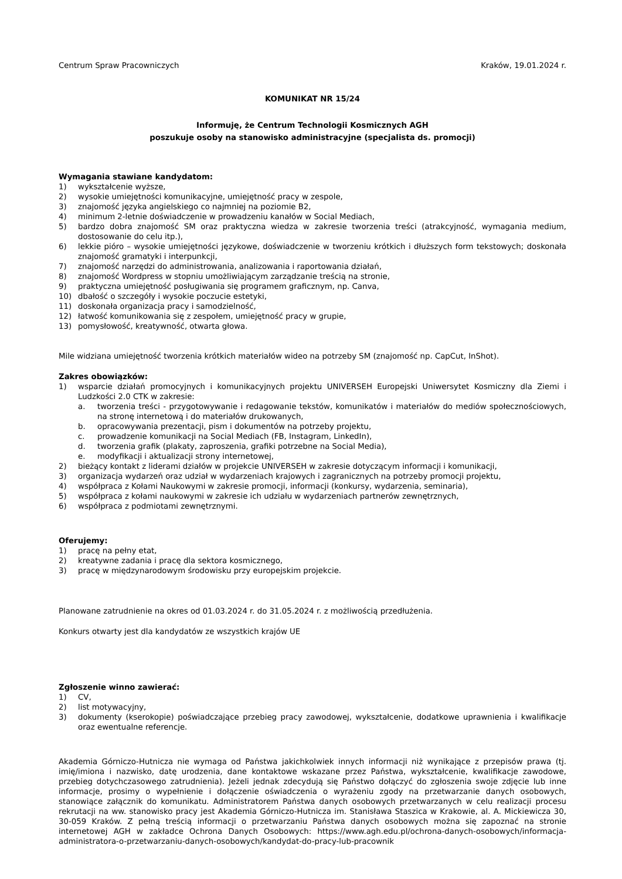Centrum Spraw Pracowniczych Kraków, 19.01.2024 r.
KOMUNIKAT NR 15/24
Informuję, że Centrum Technologii Kosmicznych AGH
poszukuje osoby na stanowisko administracyjne (specjalista ds. promocji)
Wymagania stawiane kandydatom:
1) wykształcenie wyższe,
2) wysokie umiejętności komunikacyjne, umiejętność pracy w zespole,
3) znajomość języka angielskiego co najmniej na poziomie B2,
4) minimum 2-letnie doświadczenie w prowadzeniu kanałów w Social Mediach,
5) bardzo dobra znajomość SM oraz praktyczna wiedza w zakresie tworzenia treści (atrakcyjność, wymagania medium, dostosowanie do celu itp.),
6) lekkie pióro – wysokie umiejętności językowe, doświadczenie w tworzeniu krótkich i dłuższych form tekstowych; doskonała znajomość gramatyki i interpunkcji,
7) znajomość narzędzi do administrowania, analizowania i raportowania działań,
8) znajomość Wordpress w stopniu umożliwiającym zarządzanie treścią na stronie,
9) praktyczna umiejętność posługiwania się programem graficznym, np. Canva,
10) dbałość o szczegóły i wysokie poczucie estetyki,
11) doskonała organizacja pracy i samodzielność,
12) łatwość komunikowania się z zespołem, umiejętność pracy w grupie,
13) pomysłowość, kreatywność, otwarta głowa.
Mile widziana umiejętność tworzenia krótkich materiałów wideo na potrzeby SM (znajomość np. CapCut, InShot).
Zakres obowiązków:
1) wsparcie działań promocyjnych i komunikacyjnych projektu UNIVERSEH Europejski Uniwersytet Kosmiczny dla Ziemi i Ludzkości 2.0 CTK w zakresie:
a. tworzenia treści - przygotowywanie i redagowanie tekstów, komunikatów i materiałów do mediów społecznościowych, na stronę internetową i do materiałów drukowanych,
b. opracowywania prezentacji, pism i dokumentów na potrzeby projektu,
c. prowadzenie komunikacji na Social Mediach (FB, Instagram, LinkedIn),
d. tworzenia grafik (plakaty, zaproszenia, grafiki potrzebne na Social Media),
e. modyfikacji i aktualizacji strony internetowej,
2) bieżący kontakt z liderami działów w projekcie UNIVERSEH w zakresie dotyczącym informacji i komunikacji,
3) organizacja wydarzeń oraz udział w wydarzeniach krajowych i zagranicznych na potrzeby promocji projektu,
4) współpraca z Kołami Naukowymi w zakresie promocji, informacji (konkursy, wydarzenia, seminaria),
5) współpraca z kołami naukowymi w zakresie ich udziału w wydarzeniach partnerów zewnętrznych,
6) współpraca z podmiotami zewnętrznymi.
Oferujemy:
1) pracę na pełny etat,
2) kreatywne zadania i pracę dla sektora kosmicznego,
3) pracę w międzynarodowym środowisku przy europejskim projekcie.
Planowane zatrudnienie na okres od 01.03.2024 r. do 31.05.2024 r. z możliwością przedłużenia.
Konkurs otwarty jest dla kandydatów ze wszystkich krajów UE
Zgłoszenie winno zawierać:
1) CV,
2) list motywacyjny,
3) dokumenty (kserokopie) poświadczające przebieg pracy zawodowej, wykształcenie, dodatkowe uprawnienia i kwalifikacje oraz ewentualne referencje.
Akademia Górniczo-Hutnicza nie wymaga od Państwa jakichkolwiek innych informacji niż wynikające z przepisów prawa (tj. imię/imiona i nazwisko, datę urodzenia, dane kontaktowe wskazane przez Państwa, wykształcenie, kwalifikacje zawodowe, przebieg dotychczasowego zatrudnienia). Jeżeli jednak zdecydują się Państwo dołączyć do zgłoszenia swoje zdjęcie lub inne informacje, prosimy o wypełnienie i dołączenie oświadczenia o wyrażeniu zgody na przetwarzanie danych osobowych, stanowiące załącznik do komunikatu. Administratorem Państwa danych osobowych przetwarzanych w celu realizacji procesu rekrutacji na ww. stanowisko pracy jest Akademia Górniczo-Hutnicza im. Stanisława Staszica w Krakowie, al. A. Mickiewicza 30, 30-059 Kraków. Z pełną treścią informacji o przetwarzaniu Państwa danych osobowych można się zapoznać na stronie internetowej AGH w zakładce Ochrona Danych Osobowych: https://www.agh.edu.pl/ochrona-danych-osobowych/informacja-administratora-o-przetwarzaniu-danych-osobowych/kandydat-do-pracy-lub-pracownik